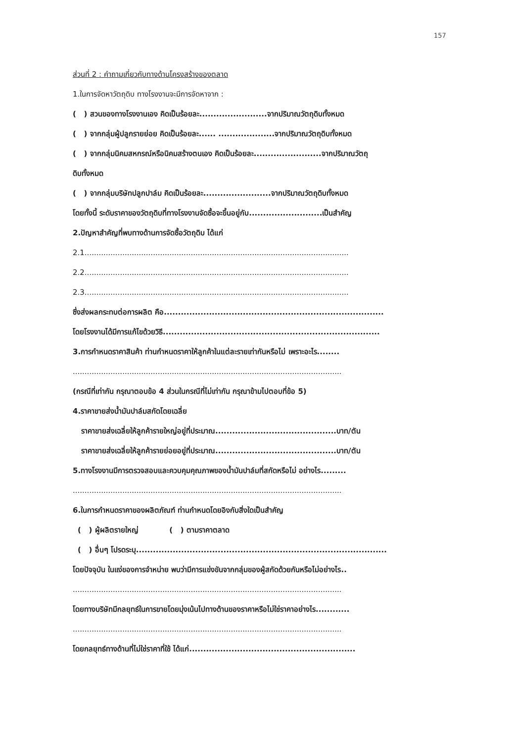157
ส่วนที่ 2 : คำถามเกี่ยวกับทางด้านโครงสร้างของตลาด
1.ในการจัดหาวัตถุดิบ ทางโรงงานจะมีการจัดหาจาก :
( ) สวนของทางโรงงานเอง คิดเป็นร้อยละ........................จากปริมาณวัตถุดิบทั้งหมด
( ) จากกลุ่มผู้ปลูกรายย่อย คิดเป็นร้อยละ...... ....................จากปริมาณวัตถุดิบทั้งหมด
( ) จากกลุ่มนิคมสหกรณ์หรือนิคมสร้างตนเอง คิดเป็นร้อยละ........................จากปริมาณวัตถุ
ดิบทั้งหมด
( ) จากกลุ่มบริษัทปลูกปาล์ม คิดเป็นร้อยละ........................จากปริมาณวัตถุดิบทั้งหมด
โดยทั้งนี้ ระดับราคาของวัตถุดิบที่ทางโรงงานจัดซื้อจะขึ้นอยู่กับ..........................เป็นสำคัญ
2.ปัญหาสำคัญที่พบทางด้านการจัดซื้อวัตถุดิบ ได้แก่
2.1................................................................................................................
2.2................................................................................................................
2.3................................................................................................................
ซึ่งส่งผลกระทบต่อการผลิต คือ..............................................................................
โดยโรงงานได้มีการแก้ไขด้วยวิธี.............................................................................
3.การกำหนดราคาสินค้า ท่านกำหนดราคาให้ลูกค้าในแต่ละรายเท่ากันหรือไม่ เพราะอะไร........
..................................................................................................................
(กรณีที่เท่ากัน กรุณาตอบข้อ 4 ส่วนในกรณีที่ไม่เท่ากัน กรุณาข้ามไปตอบที่ข้อ 5)
4.ราคาขายส่งน้ำมันปาล์มสกัดโดยเฉลี่ย
ราคาขายส่งเฉลี่ยให้ลูกค้ารายใหญ่อยู่ที่ประมาณ...........................................บาท/ตัน
ราคาขายส่งเฉลี่ยให้ลูกค้ารายย่อยอยู่ที่ประมาณ...........................................บาท/ตัน
5.ทางโรงงานมีการตรวจสอบและควบคุมคุณภาพของน้ำมันปาล์มที่สกัดหรือไม่ อย่างไร.........
..................................................................................................................
6.ในการกำหนดราคาของผลิตภัณฑ์ ท่านกำหนดโดยอิงกับสิ่งใดเป็นสำคัญ
( ) ผู้ผลิตรายใหญ่ ( ) ตามราคาตลาด
( ) อื่นๆ โปรดระบุ.........................................................................................
โดยปัจจุบัน ในแง่ของการจำหน่าย พบว่ามีการแข่งขันจากกลุ่มของผู้สกัดด้วยกันหรือไม่อย่างไร..
..................................................................................................................
โดยทางบริษัทมีกลยุทธ์ในการขายโดยมุ่งเน้นไปทางด้านของราคาหรือไม่ใช่ราคาอย่างไร............
..................................................................................................................
โดยกลยุทธ์ทางด้านที่ไม่ใช่ราคาที่ใช้ ได้แก่...........................................................